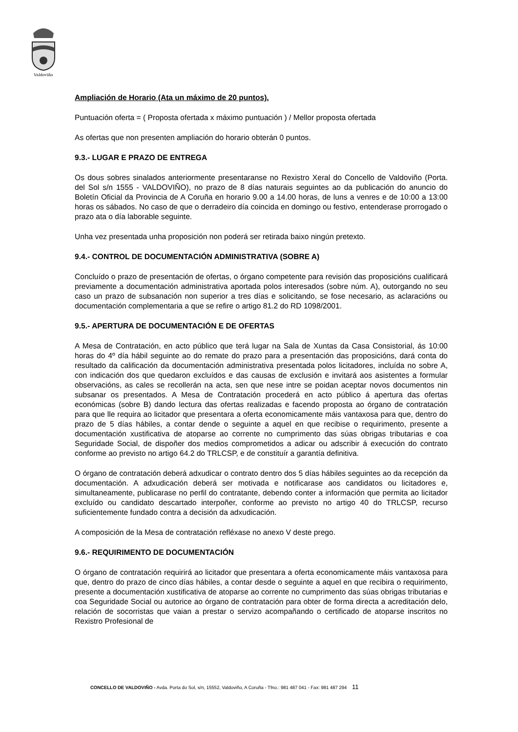Valdoviño
Ampliación de Horario (Ata un máximo de 20 puntos).
Puntuación oferta = ( Proposta ofertada x máximo puntuación ) / Mellor proposta ofertada
As ofertas que non presenten ampliación do horario obterán 0 puntos.
9.3.- LUGAR E PRAZO DE ENTREGA
Os dous sobres sinalados anteriormente presentaranse no Rexistro Xeral do Concello de Valdoviño (Porta. del Sol s/n 1555 - VALDOVIÑO), no prazo de 8 días naturais seguintes ao da publicación do anuncio do Boletín Oficial da Provincia de A Coruña en horario 9.00 a 14.00 horas, de luns a venres e de 10:00 a 13:00 horas os sábados. No caso de que o derradeiro día coincida en domingo ou festivo, entenderase prorrogado o prazo ata o día laborable seguinte.
Unha vez presentada unha proposición non poderá ser retirada baixo ningún pretexto.
9.4.- CONTROL DE DOCUMENTACIÓN ADMINISTRATIVA (SOBRE A)
Concluído o prazo de presentación de ofertas, o órgano competente para revisión das proposicións cualificará previamente a documentación administrativa aportada polos interesados (sobre núm. A), outorgando no seu caso un prazo de subsanación non superior a tres días e solicitando, se fose necesario, as aclaracións ou documentación complementaria a que se refire o artigo 81.2 do RD 1098/2001.
9.5.- APERTURA DE DOCUMENTACIÓN E DE OFERTAS
A Mesa de Contratación, en acto público que terá lugar na Sala de Xuntas da Casa Consistorial, ás 10:00 horas do 4º día hábil seguinte ao do remate do prazo para a presentación das proposicións, dará conta do resultado da calificación da documentación administrativa presentada polos licitadores, incluída no sobre A, con indicación dos que quedaron excluídos e das causas de exclusión e invitará aos asistentes a formular observacións, as cales se recollerán na acta, sen que nese intre se poidan aceptar novos documentos nin subsanar os presentados. A Mesa de Contratación procederá en acto público á apertura das ofertas económicas (sobre B) dando lectura das ofertas realizadas e facendo proposta ao órgano de contratación para que lle requira ao licitador que presentara a oferta economicamente máis vantaxosa para que, dentro do prazo de 5 días hábiles, a contar dende o seguinte a aquel en que recibise o requirimento, presente a documentación xustificativa de atoparse ao corrente no cumprimento das súas obrigas tributarias e coa Seguridade Social, de dispoñer dos medios comprometidos a adicar ou adscribir á execución do contrato conforme ao previsto no artigo 64.2 do TRLCSP, e de constituír a garantía definitiva.
O órgano de contratación deberá adxudicar o contrato dentro dos 5 días hábiles seguintes ao da recepción da documentación. A adxudicación deberá ser motivada e notificarase aos candidatos ou licitadores e, simultaneamente, publicarase no perfil do contratante, debendo conter a información que permita ao licitador excluído ou candidato descartado interpoñer, conforme ao previsto no artigo 40 do TRLCSP, recurso suficientemente fundado contra a decisión da adxudicación.
A composición de la Mesa de contratación refléxase no anexo V deste prego.
9.6.- REQUIRIMENTO DE DOCUMENTACIÓN
O órgano de contratación requirirá ao licitador que presentara a oferta economicamente máis vantaxosa para que, dentro do prazo de cinco días hábiles, a contar desde o seguinte a aquel en que recibira o requirimento, presente a documentación xustificativa de atoparse ao corrente no cumprimento das súas obrigas tributarias e coa Seguridade Social ou autorice ao órgano de contratación para obter de forma directa a acreditación delo, relación de socorristas que vaian a prestar o servizo acompañando o certificado de atoparse inscritos no Rexistro Profesional de
CONCELLO DE VALDOVIÑO - Avda. Porta do Sol, s/n, 15552, Valdoviño, A Coruña - Tfno.: 981 487 041 - Fax: 981 487 294 11